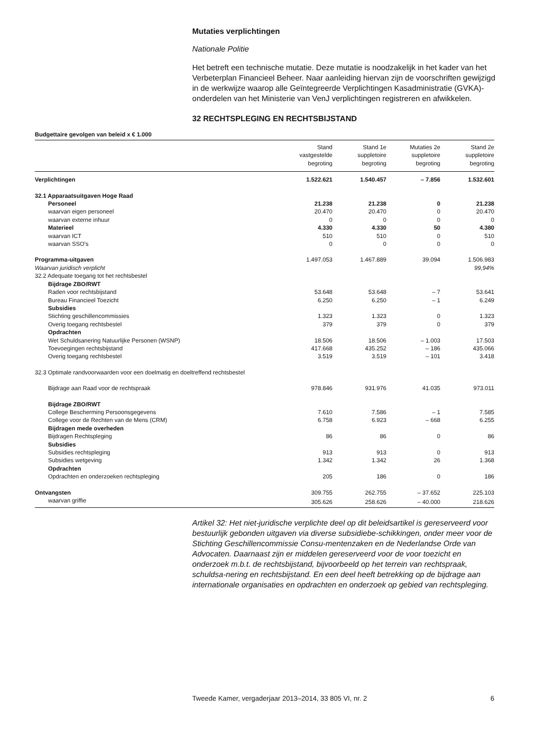Mutaties verplichtingen
Nationale Politie
Het betreft een technische mutatie. Deze mutatie is noodzakelijk in het kader van het Verbeterplan Financieel Beheer. Naar aanleiding hiervan zijn de voorschriften gewijzigd in de werkwijze waarop alle Geïntegreerde Verplichtingen Kasadministratie (GVKA)-onderdelen van het Ministerie van VenJ verplichtingen registreren en afwikkelen.
32 RECHTSPLEGING EN RECHTSBIJSTAND
Budgettaire gevolgen van beleid x € 1.000
| | Stand vastgestelde begroting | Stand 1e suppletoire begroting | Mutaties 2e suppletoire begroting | Stand 2e suppletoire begroting |
| --- | --- | --- | --- | --- |
| Verplichtingen | 1.522.621 | 1.540.457 | – 7.856 | 1.532.601 |
| 32.1 Apparaatsuitgaven Hoge Raad | | | | |
| Personeel | 21.238 | 21.238 | 0 | 21.238 |
| waarvan eigen personeel | 20.470 | 20.470 | 0 | 20.470 |
| waarvan externe inhuur | 0 | 0 | 0 | 0 |
| Materieel | 4.330 | 4.330 | 50 | 4.380 |
| waarvan ICT | 510 | 510 | 0 | 510 |
| waarvan SSO’s | 0 | 0 | 0 | 0 |
| Programma-uitgaven | 1.497.053 | 1.467.889 | 39.094 | 1.506.983 |
| Waarvan juridisch verplicht | | | | 99,94% |
| 32.2 Adequate toegang tot het rechtsbestel | | | | |
| Bijdrage ZBO/RWT | | | | |
| Raden voor rechtsbijstand | 53.648 | 53.648 | – 7 | 53.641 |
| Bureau Financieel Toezicht | 6.250 | 6.250 | – 1 | 6.249 |
| Subsidies | | | | |
| Stichting geschillencommissies | 1.323 | 1.323 | 0 | 1.323 |
| Overig toegang rechtsbestel | 379 | 379 | 0 | 379 |
| Opdrachten | | | | |
| Wet Schuldsanering Natuurlijke Personen (WSNP) | 18.506 | 18.506 | – 1.003 | 17.503 |
| Toevoegingen rechtsbijstand | 417.668 | 435.252 | – 186 | 435.066 |
| Overig toegang rechtsbestel | 3.519 | 3.519 | – 101 | 3.418 |
| 32.3 Optimale randvoorwaarden voor een doelmatig en doeltreffend rechtsbestel | | | | |
| Bijdrage aan Raad voor de rechtspraak | 978.846 | 931.976 | 41.035 | 973.011 |
| Bijdrage ZBO/RWT | | | | |
| College Bescherming Persoonsgegevens | 7.610 | 7.586 | – 1 | 7.585 |
| College voor de Rechten van de Mens (CRM) | 6.758 | 6.923 | – 668 | 6.255 |
| Bijdragen mede overheden | | | | |
| Bijdragen Rechtspleging | 86 | 86 | 0 | 86 |
| Subsidies | | | | |
| Subsidies rechtspleging | 913 | 913 | 0 | 913 |
| Subsidies wetgeving | 1.342 | 1.342 | 26 | 1.368 |
| Opdrachten | | | | |
| Opdrachten en onderzoeken rechtspleging | 205 | 186 | 0 | 186 |
| Ontvangsten | 309.755 | 262.755 | – 37.652 | 225.103 |
| waarvan griffie | 305.626 | 258.626 | – 40.000 | 218.626 |
Artikel 32: Het niet-juridische verplichte deel op dit beleidsartikel is gereserveerd voor bestuurlijk gebonden uitgaven via diverse subsidiebe-schikkingen, onder meer voor de Stichting Geschillencommissie Consu-mentenzaken en de Nederlandse Orde van Advocaten. Daarnaast zijn er middelen gereserveerd voor de voor toezicht en onderzoek m.b.t. de rechtsbijstand, bijvoorbeeld op het terrein van rechtspraak, schuldsa-nering en rechtsbijstand. En een deel heeft betrekking op de bijdrage aan internationale organisaties en opdrachten en onderzoek op gebied van rechtspleging.
Tweede Kamer, vergaderjaar 2013–2014, 33 805 VI, nr. 2 6